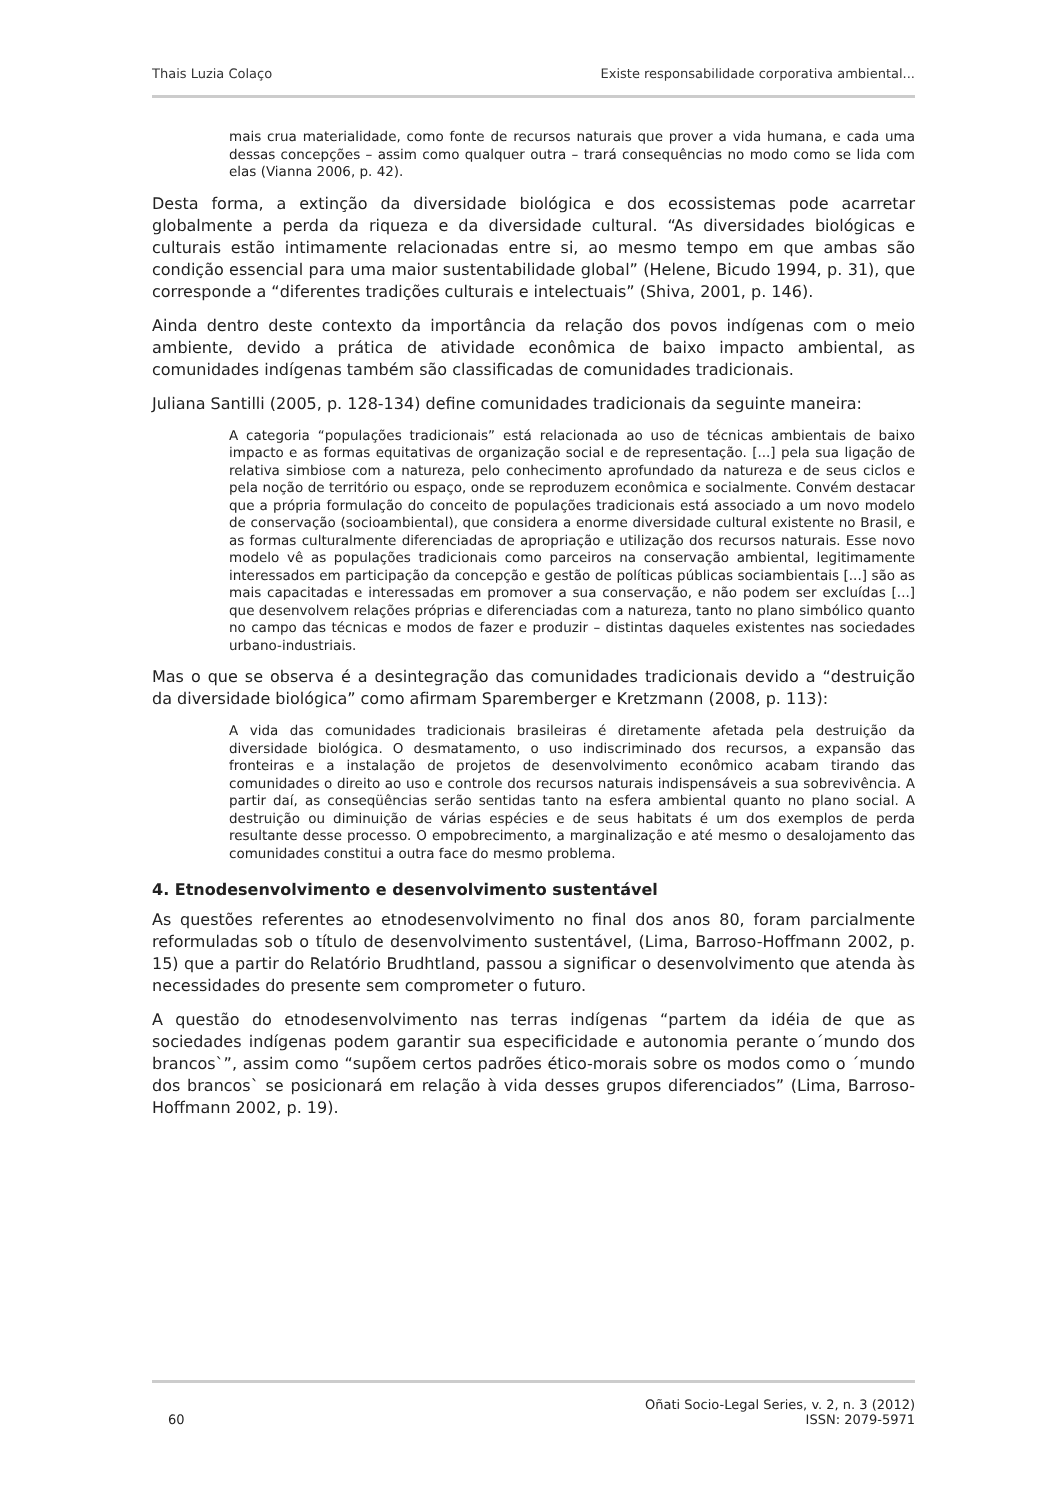Thais Luzia Colaço Existe responsabilidade corporativa ambiental...
mais crua materialidade, como fonte de recursos naturais que prover a vida humana, e cada uma dessas concepções – assim como qualquer outra – trará consequências no modo como se lida com elas (Vianna 2006, p. 42).
Desta forma, a extinção da diversidade biológica e dos ecossistemas pode acarretar globalmente a perda da riqueza e da diversidade cultural. “As diversidades biológicas e culturais estão intimamente relacionadas entre si, ao mesmo tempo em que ambas são condição essencial para uma maior sustentabilidade global” (Helene, Bicudo 1994, p. 31), que corresponde a “diferentes tradições culturais e intelectuais” (Shiva, 2001, p. 146).
Ainda dentro deste contexto da importância da relação dos povos indígenas com o meio ambiente, devido a prática de atividade econômica de baixo impacto ambiental, as comunidades indígenas também são classificadas de comunidades tradicionais.
Juliana Santilli (2005, p. 128-134) define comunidades tradicionais da seguinte maneira:
A categoria “populações tradicionais” está relacionada ao uso de técnicas ambientais de baixo impacto e as formas equitativas de organização social e de representação. [...] pela sua ligação de relativa simbiose com a natureza, pelo conhecimento aprofundado da natureza e de seus ciclos e pela noção de território ou espaço, onde se reproduzem econômica e socialmente. Convém destacar que a própria formulação do conceito de populações tradicionais está associado a um novo modelo de conservação (socioambiental), que considera a enorme diversidade cultural existente no Brasil, e as formas culturalmente diferenciadas de apropriação e utilização dos recursos naturais. Esse novo modelo vê as populações tradicionais como parceiros na conservação ambiental, legitimamente interessados em participação da concepção e gestão de políticas públicas sociambientais [...] são as mais capacitadas e interessadas em promover a sua conservação, e não podem ser excluídas [...] que desenvolvem relações próprias e diferenciadas com a natureza, tanto no plano simbólico quanto no campo das técnicas e modos de fazer e produzir – distintas daqueles existentes nas sociedades urbano-industriais.
Mas o que se observa é a desintegração das comunidades tradicionais devido a “destruição da diversidade biológica” como afirmam Sparemberger e Kretzmann (2008, p. 113):
A vida das comunidades tradicionais brasileiras é diretamente afetada pela destruição da diversidade biológica. O desmatamento, o uso indiscriminado dos recursos, a expansão das fronteiras e a instalação de projetos de desenvolvimento econômico acabam tirando das comunidades o direito ao uso e controle dos recursos naturais indispensáveis a sua sobrevivência. A partir daí, as conseqüências serão sentidas tanto na esfera ambiental quanto no plano social. A destruição ou diminuição de várias espécies e de seus habitats é um dos exemplos de perda resultante desse processo. O empobrecimento, a marginalização e até mesmo o desalojamento das comunidades constitui a outra face do mesmo problema.
4. Etnodesenvolvimento e desenvolvimento sustentável
As questões referentes ao etnodesenvolvimento no final dos anos 80, foram parcialmente reformuladas sob o título de desenvolvimento sustentável, (Lima, Barroso-Hoffmann 2002, p. 15) que a partir do Relatório Brudhtland, passou a significar o desenvolvimento que atenda às necessidades do presente sem comprometer o futuro.
A questão do etnodesenvolvimento nas terras indígenas “partem da idéia de que as sociedades indígenas podem garantir sua especificidade e autonomia perante o´mundo dos brancos`”, assim como “supõem certos padrões ético-morais sobre os modos como o ´mundo dos brancos` se posicionará em relação à vida desses grupos diferenciados” (Lima, Barroso-Hoffmann 2002, p. 19).
60 Oñati Socio-Legal Series, v. 2, n. 3 (2012)
ISSN: 2079-5971